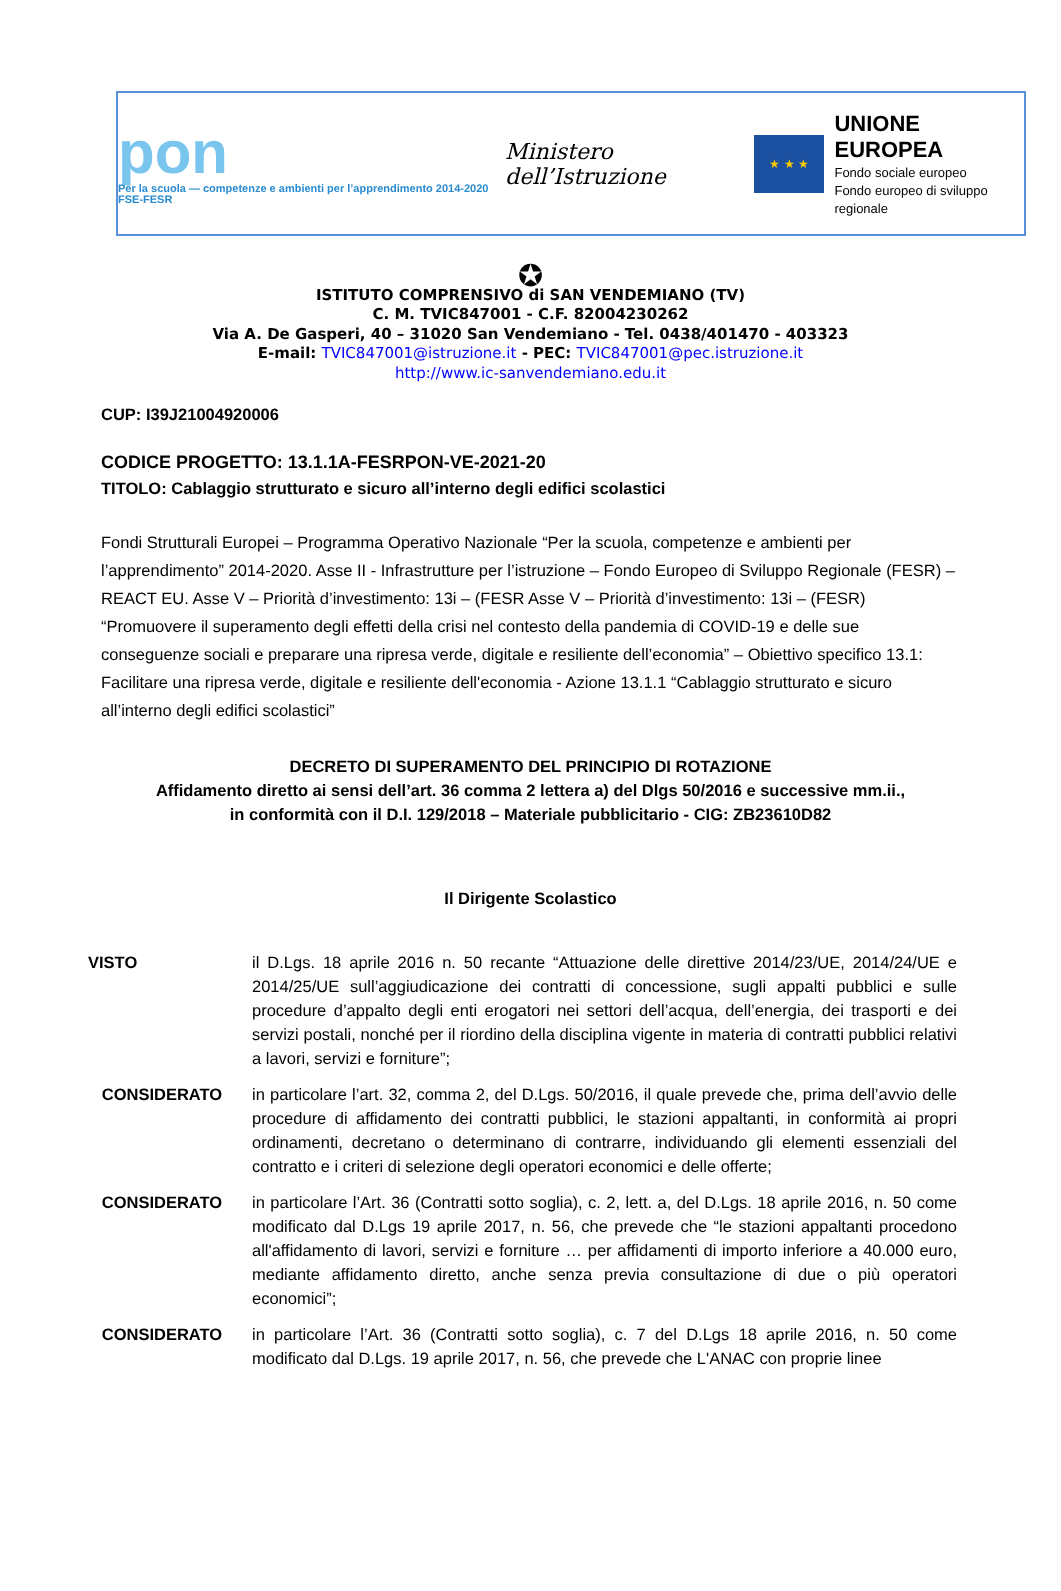pon
Per la scuola — competenze e ambienti per l’apprendimento 2014-2020 FSE-FESR
Ministero dell’Istruzione
★ ★ ★
UNIONE EUROPEA
Fondo sociale europeo
Fondo europeo di sviluppo regionale
✪
ISTITUTO COMPRENSIVO di SAN VENDEMIANO (TV)
C. M. TVIC847001 - C.F. 82004230262
Via A. De Gasperi, 40 – 31020 San Vendemiano - Tel. 0438/401470 - 403323
E-mail: TVIC847001@istruzione.it - PEC: TVIC847001@pec.istruzione.it
http://www.ic-sanvendemiano.edu.it
CUP: I39J21004920006
CODICE PROGETTO: 13.1.1A-FESRPON-VE-2021-20
TITOLO: Cablaggio strutturato e sicuro all’interno degli edifici scolastici
Fondi Strutturali Europei – Programma Operativo Nazionale “Per la scuola, competenze e ambienti per l’apprendimento” 2014-2020. Asse II - Infrastrutture per l’istruzione – Fondo Europeo di Sviluppo Regionale (FESR) – REACT EU. Asse V – Priorità d’investimento: 13i – (FESR Asse V – Priorità d’investimento: 13i – (FESR) “Promuovere il superamento degli effetti della crisi nel contesto della pandemia di COVID-19 e delle sue conseguenze sociali e preparare una ripresa verde, digitale e resiliente dell’economia” – Obiettivo specifico 13.1: Facilitare una ripresa verde, digitale e resiliente dell'economia - Azione 13.1.1 “Cablaggio strutturato e sicuro all’interno degli edifici scolastici”
DECRETO DI SUPERAMENTO DEL PRINCIPIO DI ROTAZIONE
Affidamento diretto ai sensi dell’art. 36 comma 2 lettera a) del Dlgs 50/2016 e successive mm.ii.,
in conformità con il D.I. 129/2018 – Materiale pubblicitario - CIG: ZB23610D82
Il Dirigente Scolastico
VISTO il D.Lgs. 18 aprile 2016 n. 50 recante “Attuazione delle direttive 2014/23/UE, 2014/24/UE e 2014/25/UE sull’aggiudicazione dei contratti di concessione, sugli appalti pubblici e sulle procedure d’appalto degli enti erogatori nei settori dell’acqua, dell’energia, dei trasporti e dei servizi postali, nonché per il riordino della disciplina vigente in materia di contratti pubblici relativi a lavori, servizi e forniture”;
CONSIDERATO in particolare l’art. 32, comma 2, del D.Lgs. 50/2016, il quale prevede che, prima dell’avvio delle procedure di affidamento dei contratti pubblici, le stazioni appaltanti, in conformità ai propri ordinamenti, decretano o determinano di contrarre, individuando gli elementi essenziali del contratto e i criteri di selezione degli operatori economici e delle offerte;
CONSIDERATO in particolare l’Art. 36 (Contratti sotto soglia), c. 2, lett. a, del D.Lgs. 18 aprile 2016, n. 50 come modificato dal D.Lgs 19 aprile 2017, n. 56, che prevede che “le stazioni appaltanti procedono all'affidamento di lavori, servizi e forniture … per affidamenti di importo inferiore a 40.000 euro, mediante affidamento diretto, anche senza previa consultazione di due o più operatori economici”;
CONSIDERATO in particolare l’Art. 36 (Contratti sotto soglia), c. 7 del D.Lgs 18 aprile 2016, n. 50 come modificato dal D.Lgs. 19 aprile 2017, n. 56, che prevede che L'ANAC con proprie linee